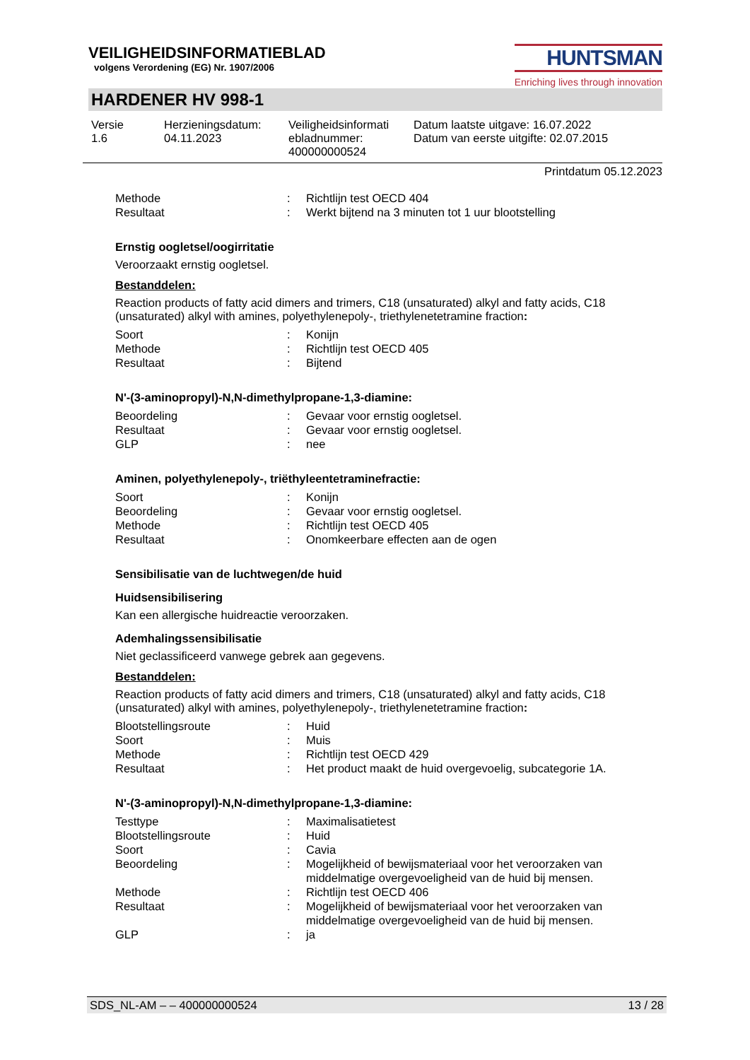VEILIGHEIDSINFORMATIEBLAD
volgens Verordening (EG) Nr. 1907/2006
HUNTSMAN
Enriching lives through innovation
HARDENER HV 998-1
Versie
1.6
Herzieningsdatum:
04.11.2023
Veiligheidsinformati ebladnummer:
400000000524
Datum laatste uitgave: 16.07.2022
Datum van eerste uitgifte: 02.07.2015
Printdatum 05.12.2023
| Methode | : | Richtlijn test OECD 404 |
| Resultaat | : | Werkt bijtend na 3 minuten tot 1 uur blootstelling |
Ernstig oogletsel/oogirritatie
Veroorzaakt ernstig oogletsel.
Bestanddelen:
Reaction products of fatty acid dimers and trimers, C18 (unsaturated) alkyl and fatty acids, C18 (unsaturated) alkyl with amines, polyethylenepoly-, triethylenetetramine fraction:
| Soort | : | Konijn |
| Methode | : | Richtlijn test OECD 405 |
| Resultaat | : | Bijtend |
N'-(3-aminopropyl)-N,N-dimethylpropane-1,3-diamine:
| Beoordeling | : | Gevaar voor ernstig oogletsel. |
| Resultaat | : | Gevaar voor ernstig oogletsel. |
| GLP | : | nee |
Aminen, polyethylenepoly-, triëthyleentetraminefractie:
| Soort | : | Konijn |
| Beoordeling | : | Gevaar voor ernstig oogletsel. |
| Methode | : | Richtlijn test OECD 405 |
| Resultaat | : | Onomkeerbare effecten aan de ogen |
Sensibilisatie van de luchtwegen/de huid
Huidsensibilisering
Kan een allergische huidreactie veroorzaken.
Ademhalingssensibilisatie
Niet geclassificeerd vanwege gebrek aan gegevens.
Bestanddelen:
Reaction products of fatty acid dimers and trimers, C18 (unsaturated) alkyl and fatty acids, C18 (unsaturated) alkyl with amines, polyethylenepoly-, triethylenetetramine fraction:
| Blootstellingsroute | : | Huid |
| Soort | : | Muis |
| Methode | : | Richtlijn test OECD 429 |
| Resultaat | : | Het product maakt de huid overgevoelig, subcategorie 1A. |
N'-(3-aminopropyl)-N,N-dimethylpropane-1,3-diamine:
| Testtype | : | Maximalisatietest |
| Blootstellingsroute | : | Huid |
| Soort | : | Cavia |
| Beoordeling | : | Mogelijkheid of bewijsmateriaal voor het veroorzaken van middelmatige overgevoeligheid van de huid bij mensen. |
| Methode | : | Richtlijn test OECD 406 |
| Resultaat | : | Mogelijkheid of bewijsmateriaal voor het veroorzaken van middelmatige overgevoeligheid van de huid bij mensen. |
| GLP | : | ja |
SDS_NL-AM – – 400000000524 13 / 28